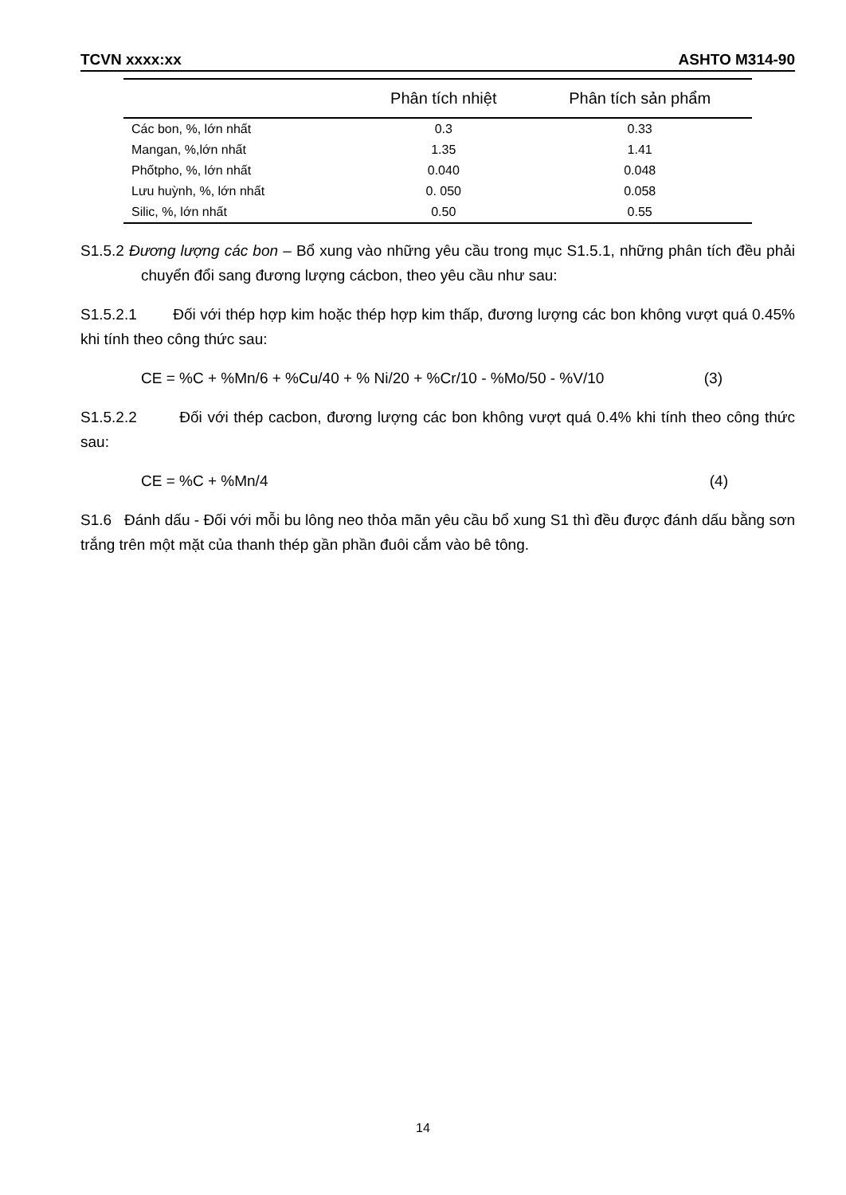TCVN xxxx:xx ASHTO M314-90
| | Phân tích nhiệt | Phân tích sản phẩm |
| --- | --- | --- |
| Các bon, %, lớn nhất | 0.3 | 0.33 |
| Mangan, %,lớn nhất | 1.35 | 1.41 |
| Phốtpho, %, lớn nhất | 0.040 | 0.048 |
| Lưu huỳnh, %, lớn nhất | 0. 050 | 0.058 |
| Silic, %, lớn nhất | 0.50 | 0.55 |
S1.5.2 Đương lượng các bon – Bổ xung vào những yêu cầu trong mục S1.5.1, những phân tích đều phải chuyển đổi sang đương lượng cácbon, theo yêu cầu như sau:
S1.5.2.1 Đối với thép hợp kim hoặc thép hợp kim thấp, đương lượng các bon không vượt quá 0.45% khi tính theo công thức sau:
CE = %C + %Mn/6 + %Cu/40 + % Ni/20 + %Cr/10 - %Mo/50 - %V/10 (3)
S1.5.2.2 Đối với thép cacbon, đương lượng các bon không vượt quá 0.4% khi tính theo công thức sau:
CE = %C + %Mn/4 (4)
S1.6 Đánh dấu - Đối với mỗi bu lông neo thỏa mãn yêu cầu bổ xung S1 thì đều được đánh dấu bằng sơn trắng trên một mặt của thanh thép gần phần đuôi cắm vào bê tông.
14